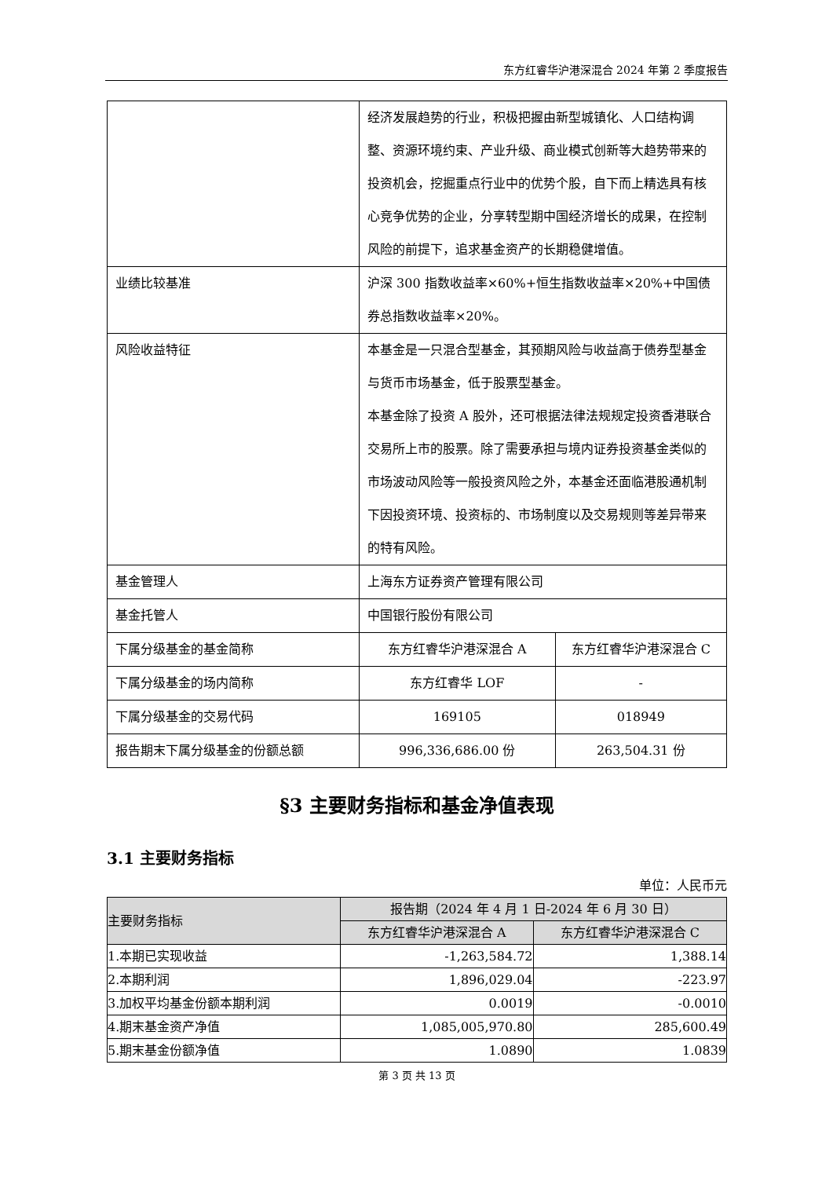东方红睿华沪港深混合 2024 年第 2 季度报告
| | 经济发展趋势的行业，积极把握由新型城镇化、人口结构调整、资源环境约束、产业升级、商业模式创新等大趋势带来的投资机会，挖掘重点行业中的优势个股，自下而上精选具有核心竞争优势的企业，分享转型期中国经济增长的成果，在控制风险的前提下，追求基金资产的长期稳健增值。 | |
| 业绩比较基准 | 沪深 300 指数收益率×60%+恒生指数收益率×20%+中国债券总指数收益率×20%。 | |
| 风险收益特征 | 本基金是一只混合型基金，其预期风险与收益高于债券型基金与货币市场基金，低于股票型基金。 本基金除了投资 A 股外，还可根据法律法规规定投资香港联合交易所上市的股票。除了需要承担与境内证券投资基金类似的市场波动风险等一般投资风险之外，本基金还面临港股通机制下因投资环境、投资标的、市场制度以及交易规则等差异带来的特有风险。 | |
| 基金管理人 | 上海东方证券资产管理有限公司 | |
| 基金托管人 | 中国银行股份有限公司 | |
| 下属分级基金的基金简称 | 东方红睿华沪港深混合 A | 东方红睿华沪港深混合 C |
| 下属分级基金的场内简称 | 东方红睿华 LOF | - |
| 下属分级基金的交易代码 | 169105 | 018949 |
| 报告期末下属分级基金的份额总额 | 996,336,686.00 份 | 263,504.31 份 |
§3 主要财务指标和基金净值表现
3.1 主要财务指标
单位：人民币元
| 主要财务指标 | 报告期（2024 年 4 月 1 日-2024 年 6 月 30 日） | |
| --- | --- | --- |
| | 东方红睿华沪港深混合 A | 东方红睿华沪港深混合 C |
| 1.本期已实现收益 | -1,263,584.72 | 1,388.14 |
| 2.本期利润 | 1,896,029.04 | -223.97 |
| 3.加权平均基金份额本期利润 | 0.0019 | -0.0010 |
| 4.期末基金资产净值 | 1,085,005,970.80 | 285,600.49 |
| 5.期末基金份额净值 | 1.0890 | 1.0839 |
第 3 页 共 13 页